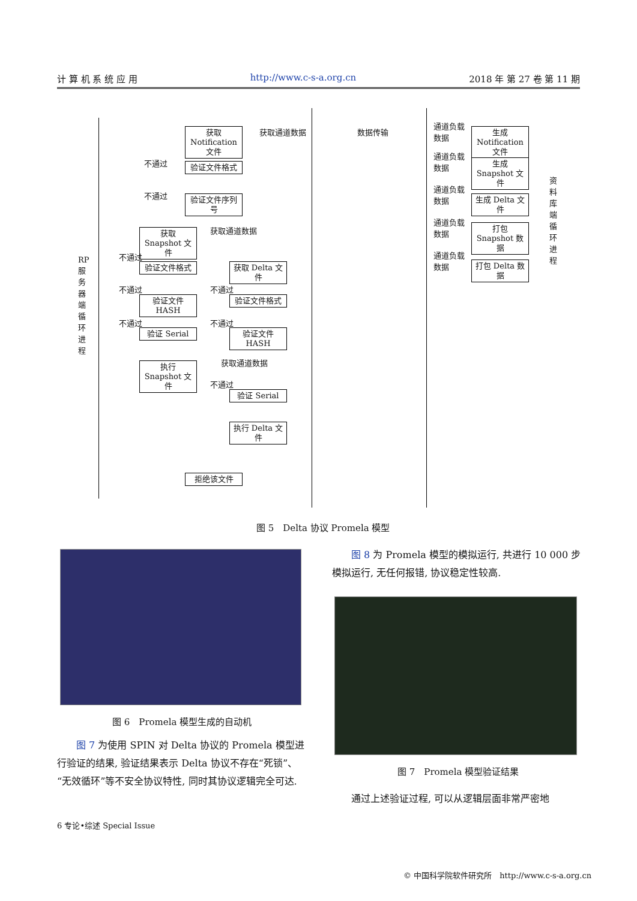计 算 机 系 统 应 用 http://www.c-s-a.org.cn 2018 年 第 27 卷 第 11 期
获取 Notification 文件
获取通道数据 数据传输
验证文件格式
不通过
不通过
验证文件序列号
获取 Snapshot 文件
获取通道数据
RP服务器端循环进程
不通过
验证文件格式
获取 Delta 文件
不通过 不通过
验证文件 HASH
验证文件格式
不通过 不通过
验证 Serial
验证文件 HASH
执行 Snapshot 文件
获取通道数据
不通过
验证 Serial
执行 Delta 文件
拒绝该文件
通道负载
数据
通道负载
数据
通道负载
数据
通道负载
数据
通道负载
数据
生成 Notification 文件
生成 Snapshot 文件
生成 Delta 文件
打包 Snapshot 数据
打包 Delta 数据
资料库端循环进程
图 5　Delta 协议 Promela 模型
图 6　Promela 模型生成的自动机
　　图 7 为使用 SPIN 对 Delta 协议的 Promela 模型进行验证的结果, 验证结果表示 Delta 协议不存在“死锁”、“无效循环”等不安全协议特性, 同时其协议逻辑完全可达.
　　图 8 为 Promela 模型的模拟运行, 共进行 10 000 步模拟运行, 无任何报错, 协议稳定性较高.
图 7　Promela 模型验证结果
　　通过上述验证过程, 可以从逻辑层面非常严密地
6 专论•综述 Special Issue
© 中国科学院软件研究所　http://www.c-s-a.org.cn